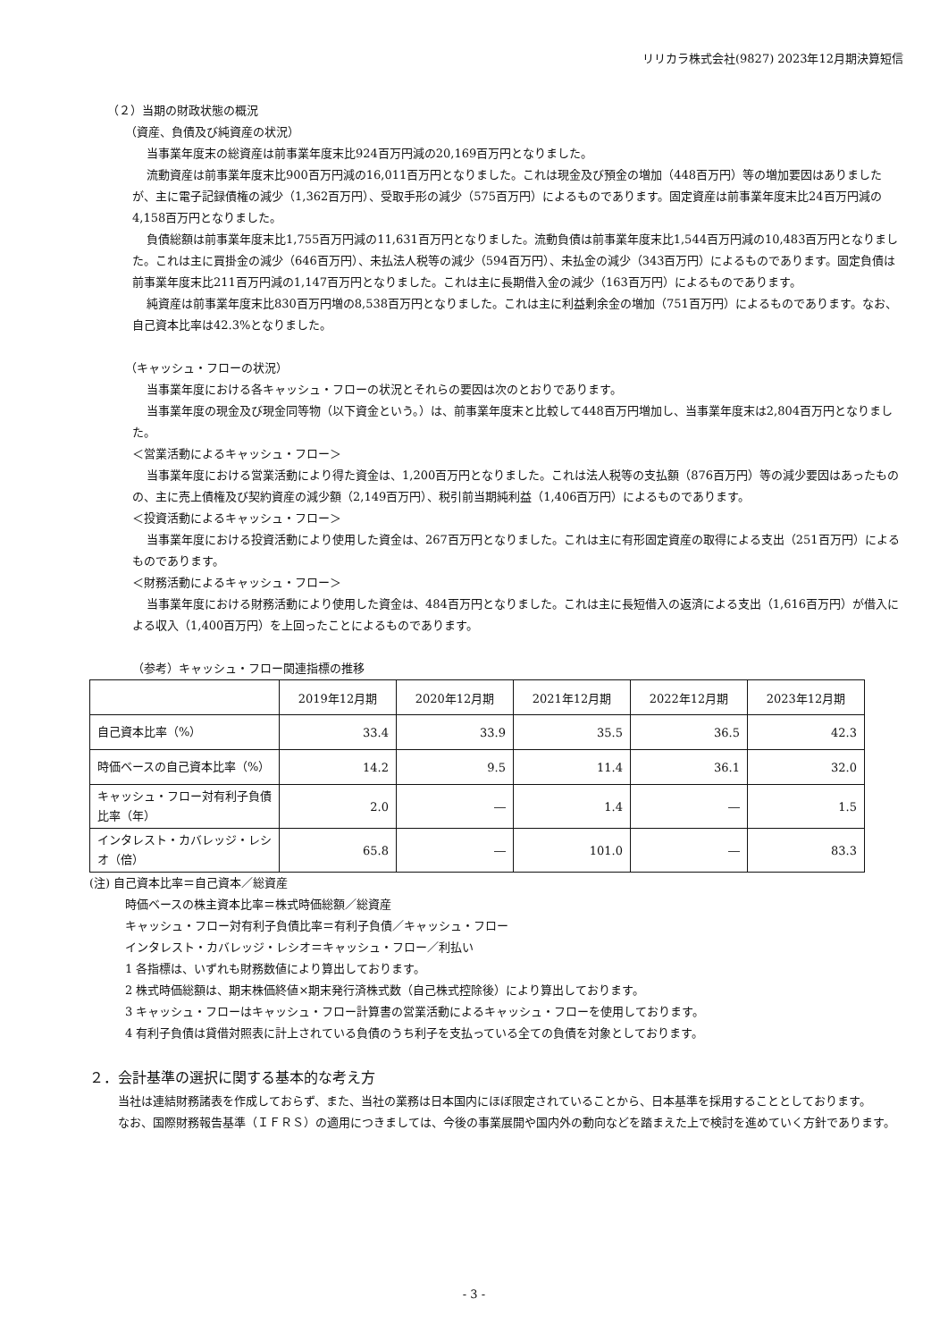リリカラ株式会社(9827) 2023年12月期決算短信
（２）当期の財政状態の概況
（資産、負債及び純資産の状況）
当事業年度末の総資産は前事業年度末比924百万円減の20,169百万円となりました。
流動資産は前事業年度末比900百万円減の16,011百万円となりました。これは現金及び預金の増加（448百万円）等の増加要因はありましたが、主に電子記録債権の減少（1,362百万円）、受取手形の減少（575百万円）によるものであります。固定資産は前事業年度末比24百万円減の4,158百万円となりました。
負債総額は前事業年度末比1,755百万円減の11,631百万円となりました。流動負債は前事業年度末比1,544百万円減の10,483百万円となりました。これは主に買掛金の減少（646百万円）、未払法人税等の減少（594百万円）、未払金の減少（343百万円）によるものであります。固定負債は前事業年度末比211百万円減の1,147百万円となりました。これは主に長期借入金の減少（163百万円）によるものであります。
純資産は前事業年度末比830百万円増の8,538百万円となりました。これは主に利益剰余金の増加（751百万円）によるものであります。なお、自己資本比率は42.3%となりました。
（キャッシュ・フローの状況）
当事業年度における各キャッシュ・フローの状況とそれらの要因は次のとおりであります。
当事業年度の現金及び現金同等物（以下資金という。）は、前事業年度末と比較して448百万円増加し、当事業年度末は2,804百万円となりました。
＜営業活動によるキャッシュ・フロー＞
当事業年度における営業活動により得た資金は、1,200百万円となりました。これは法人税等の支払額（876百万円）等の減少要因はあったものの、主に売上債権及び契約資産の減少額（2,149百万円）、税引前当期純利益（1,406百万円）によるものであります。
＜投資活動によるキャッシュ・フロー＞
当事業年度における投資活動により使用した資金は、267百万円となりました。これは主に有形固定資産の取得による支出（251百万円）によるものであります。
＜財務活動によるキャッシュ・フロー＞
当事業年度における財務活動により使用した資金は、484百万円となりました。これは主に長短借入の返済による支出（1,616百万円）が借入による収入（1,400百万円）を上回ったことによるものであります。
（参考）キャッシュ・フロー関連指標の推移
| | 2019年12月期 | 2020年12月期 | 2021年12月期 | 2022年12月期 | 2023年12月期 |
| --- | --- | --- | --- | --- | --- |
| 自己資本比率（%） | 33.4 | 33.9 | 35.5 | 36.5 | 42.3 |
| 時価ベースの自己資本比率（%） | 14.2 | 9.5 | 11.4 | 36.1 | 32.0 |
| キャッシュ・フロー対有利子負債比率（年） | 2.0 | ― | 1.4 | ― | 1.5 |
| インタレスト・カバレッジ・レシオ（倍） | 65.8 | ― | 101.0 | ― | 83.3 |
(注) 自己資本比率＝自己資本／総資産
時価ベースの株主資本比率＝株式時価総額／総資産
キャッシュ・フロー対有利子負債比率＝有利子負債／キャッシュ・フロー
インタレスト・カバレッジ・レシオ＝キャッシュ・フロー／利払い
1 各指標は、いずれも財務数値により算出しております。
2 株式時価総額は、期末株価終値×期末発行済株式数（自己株式控除後）により算出しております。
3 キャッシュ・フローはキャッシュ・フロー計算書の営業活動によるキャッシュ・フローを使用しております。
4 有利子負債は貸借対照表に計上されている負債のうち利子を支払っている全ての負債を対象としております。
２．会計基準の選択に関する基本的な考え方
当社は連結財務諸表を作成しておらず、また、当社の業務は日本国内にほぼ限定されていることから、日本基準を採用することとしております。
なお、国際財務報告基準（ＩＦＲＳ）の適用につきましては、今後の事業展開や国内外の動向などを踏まえた上で検討を進めていく方針であります。
- 3 -